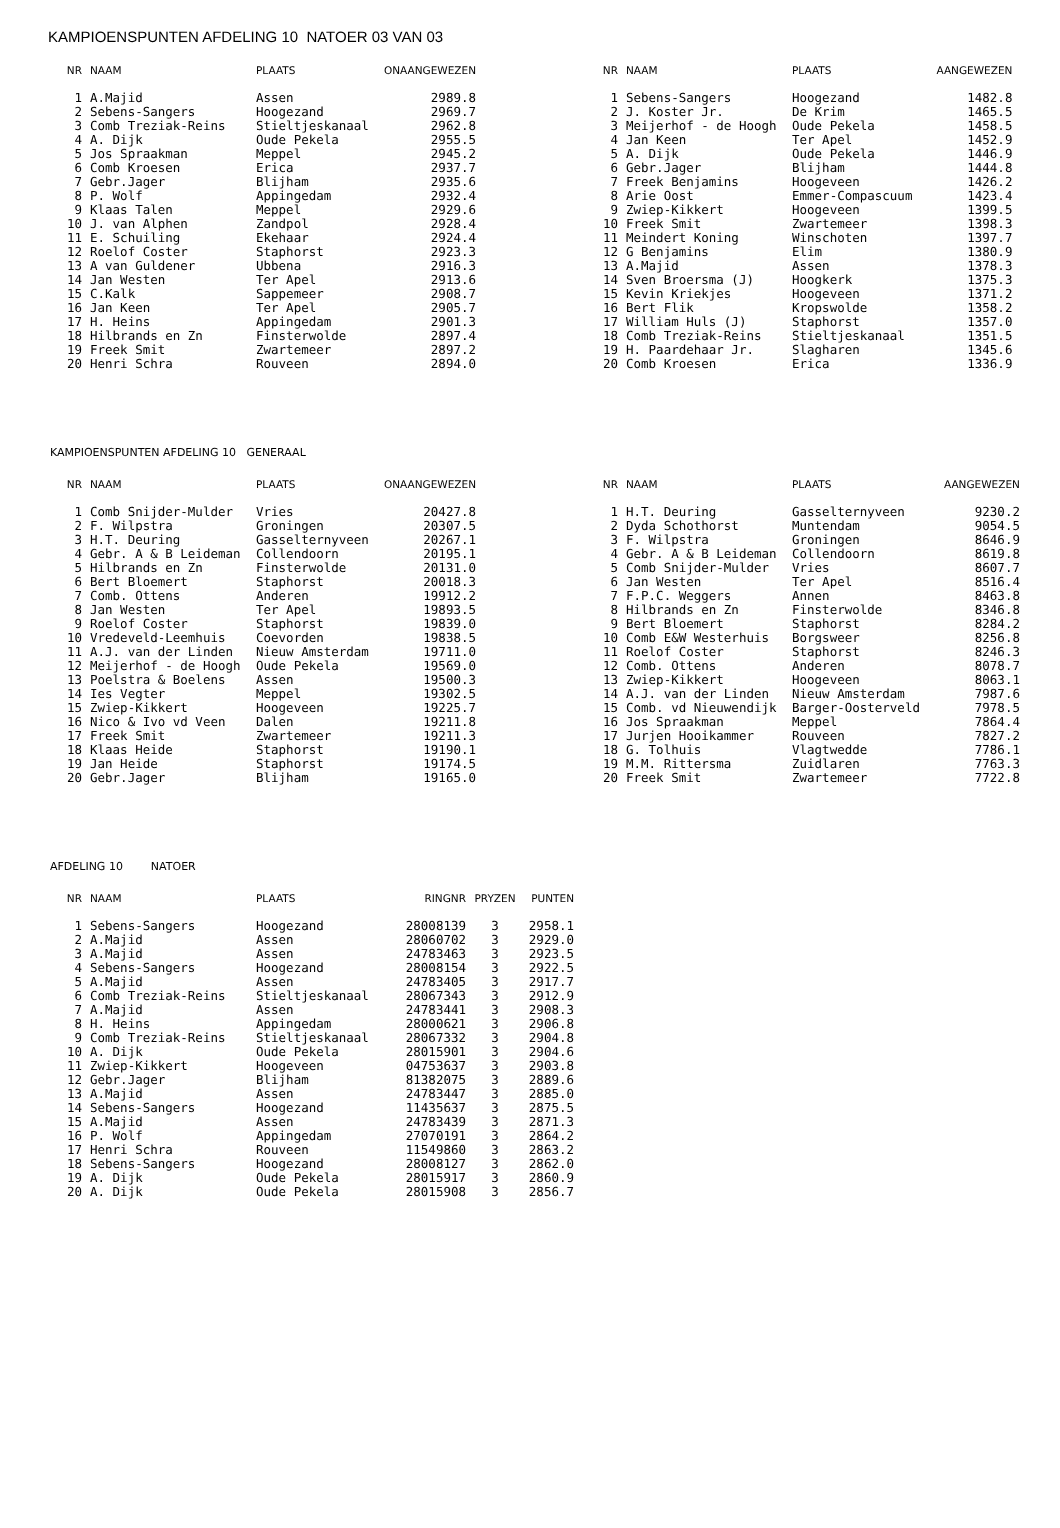KAMPIOENSPUNTEN AFDELING 10 NATOER 03 VAN 03
| NR | NAAM | PLAATS | ONAANGEWEZEN |
| --- | --- | --- | --- |
| 1 | A.Majid | Assen | 2989.8 |
| 2 | Sebens-Sangers | Hoogezand | 2969.7 |
| 3 | Comb Treziak-Reins | Stieltjeskanaal | 2962.8 |
| 4 | A. Dijk | Oude Pekela | 2955.5 |
| 5 | Jos Spraakman | Meppel | 2945.2 |
| 6 | Comb Kroesen | Erica | 2937.7 |
| 7 | Gebr.Jager | Blijham | 2935.6 |
| 8 | P. Wolf | Appingedam | 2932.4 |
| 9 | Klaas Talen | Meppel | 2929.6 |
| 10 | J. van Alphen | Zandpol | 2928.4 |
| 11 | E. Schuiling | Ekehaar | 2924.4 |
| 12 | Roelof Coster | Staphorst | 2923.3 |
| 13 | A van Guldener | Ubbena | 2916.3 |
| 14 | Jan Westen | Ter Apel | 2913.6 |
| 15 | C.Kalk | Sappemeer | 2908.7 |
| 16 | Jan Keen | Ter Apel | 2905.7 |
| 17 | H. Heins | Appingedam | 2901.3 |
| 18 | Hilbrands en Zn | Finsterwolde | 2897.4 |
| 19 | Freek Smit | Zwartemeer | 2897.2 |
| 20 | Henri Schra | Rouveen | 2894.0 |
| NR | NAAM | PLAATS | AANGEWEZEN |
| --- | --- | --- | --- |
| 1 | Sebens-Sangers | Hoogezand | 1482.8 |
| 2 | J. Koster Jr. | De Krim | 1465.5 |
| 3 | Meijerhof - de Hoogh | Oude Pekela | 1458.5 |
| 4 | Jan Keen | Ter Apel | 1452.9 |
| 5 | A. Dijk | Oude Pekela | 1446.9 |
| 6 | Gebr.Jager | Blijham | 1444.8 |
| 7 | Freek Benjamins | Hoogeveen | 1426.2 |
| 8 | Arie Oost | Emmer-Compascuum | 1423.4 |
| 9 | Zwiep-Kikkert | Hoogeveen | 1399.5 |
| 10 | Freek Smit | Zwartemeer | 1398.3 |
| 11 | Meindert Koning | Winschoten | 1397.7 |
| 12 | G Benjamins | Elim | 1380.9 |
| 13 | A.Majid | Assen | 1378.3 |
| 14 | Sven Broersma (J) | Hoogkerk | 1375.3 |
| 15 | Kevin Kriekjes | Hoogeveen | 1371.2 |
| 16 | Bert Flik | Kropswolde | 1358.2 |
| 17 | William Huls (J) | Staphorst | 1357.0 |
| 18 | Comb Treziak-Reins | Stieltjeskanaal | 1351.5 |
| 19 | H. Paardehaar Jr. | Slagharen | 1345.6 |
| 20 | Comb Kroesen | Erica | 1336.9 |
KAMPIOENSPUNTEN AFDELING 10 GENERAAL
| NR | NAAM | PLAATS | ONAANGEWEZEN |
| --- | --- | --- | --- |
| 1 | Comb Snijder-Mulder | Vries | 20427.8 |
| 2 | F. Wilpstra | Groningen | 20307.5 |
| 3 | H.T. Deuring | Gasselternyveen | 20267.1 |
| 4 | Gebr. A & B Leideman | Collendoorn | 20195.1 |
| 5 | Hilbrands en Zn | Finsterwolde | 20131.0 |
| 6 | Bert Bloemert | Staphorst | 20018.3 |
| 7 | Comb. Ottens | Anderen | 19912.2 |
| 8 | Jan Westen | Ter Apel | 19893.5 |
| 9 | Roelof Coster | Staphorst | 19839.0 |
| 10 | Vredeveld-Leemhuis | Coevorden | 19838.5 |
| 11 | A.J. van der Linden | Nieuw Amsterdam | 19711.0 |
| 12 | Meijerhof - de Hoogh | Oude Pekela | 19569.0 |
| 13 | Poelstra & Boelens | Assen | 19500.3 |
| 14 | Ies Vegter | Meppel | 19302.5 |
| 15 | Zwiep-Kikkert | Hoogeveen | 19225.7 |
| 16 | Nico & Ivo vd Veen | Dalen | 19211.8 |
| 17 | Freek Smit | Zwartemeer | 19211.3 |
| 18 | Klaas Heide | Staphorst | 19190.1 |
| 19 | Jan Heide | Staphorst | 19174.5 |
| 20 | Gebr.Jager | Blijham | 19165.0 |
| NR | NAAM | PLAATS | AANGEWEZEN |
| --- | --- | --- | --- |
| 1 | H.T. Deuring | Gasselternyveen | 9230.2 |
| 2 | Dyda Schothorst | Muntendam | 9054.5 |
| 3 | F. Wilpstra | Groningen | 8646.9 |
| 4 | Gebr. A & B Leideman | Collendoorn | 8619.8 |
| 5 | Comb Snijder-Mulder | Vries | 8607.7 |
| 6 | Jan Westen | Ter Apel | 8516.4 |
| 7 | F.P.C. Weggers | Annen | 8463.8 |
| 8 | Hilbrands en Zn | Finsterwolde | 8346.8 |
| 9 | Bert Bloemert | Staphorst | 8284.2 |
| 10 | Comb E&W Westerhuis | Borgsweer | 8256.8 |
| 11 | Roelof Coster | Staphorst | 8246.3 |
| 12 | Comb. Ottens | Anderen | 8078.7 |
| 13 | Zwiep-Kikkert | Hoogeveen | 8063.1 |
| 14 | A.J. van der Linden | Nieuw Amsterdam | 7987.6 |
| 15 | Comb. vd Nieuwendijk | Barger-Oosterveld | 7978.5 |
| 16 | Jos Spraakman | Meppel | 7864.4 |
| 17 | Jurjen Hooikammer | Rouveen | 7827.2 |
| 18 | G. Tolhuis | Vlagtwedde | 7786.1 |
| 19 | M.M. Rittersma | Zuidlaren | 7763.3 |
| 20 | Freek Smit | Zwartemeer | 7722.8 |
AFDELING 10 NATOER
| NR | NAAM | PLAATS | RINGNR | PRYZEN | PUNTEN |
| --- | --- | --- | --- | --- | --- |
| 1 | Sebens-Sangers | Hoogezand | 28008139 | 3 | 2958.1 |
| 2 | A.Majid | Assen | 28060702 | 3 | 2929.0 |
| 3 | A.Majid | Assen | 24783463 | 3 | 2923.5 |
| 4 | Sebens-Sangers | Hoogezand | 28008154 | 3 | 2922.5 |
| 5 | A.Majid | Assen | 24783405 | 3 | 2917.7 |
| 6 | Comb Treziak-Reins | Stieltjeskanaal | 28067343 | 3 | 2912.9 |
| 7 | A.Majid | Assen | 24783441 | 3 | 2908.3 |
| 8 | H. Heins | Appingedam | 28000621 | 3 | 2906.8 |
| 9 | Comb Treziak-Reins | Stieltjeskanaal | 28067332 | 3 | 2904.8 |
| 10 | A. Dijk | Oude Pekela | 28015901 | 3 | 2904.6 |
| 11 | Zwiep-Kikkert | Hoogeveen | 04753637 | 3 | 2903.8 |
| 12 | Gebr.Jager | Blijham | 81382075 | 3 | 2889.6 |
| 13 | A.Majid | Assen | 24783447 | 3 | 2885.0 |
| 14 | Sebens-Sangers | Hoogezand | 11435637 | 3 | 2875.5 |
| 15 | A.Majid | Assen | 24783439 | 3 | 2871.3 |
| 16 | P. Wolf | Appingedam | 27070191 | 3 | 2864.2 |
| 17 | Henri Schra | Rouveen | 11549860 | 3 | 2863.2 |
| 18 | Sebens-Sangers | Hoogezand | 28008127 | 3 | 2862.0 |
| 19 | A. Dijk | Oude Pekela | 28015917 | 3 | 2860.9 |
| 20 | A. Dijk | Oude Pekela | 28015908 | 3 | 2856.7 |